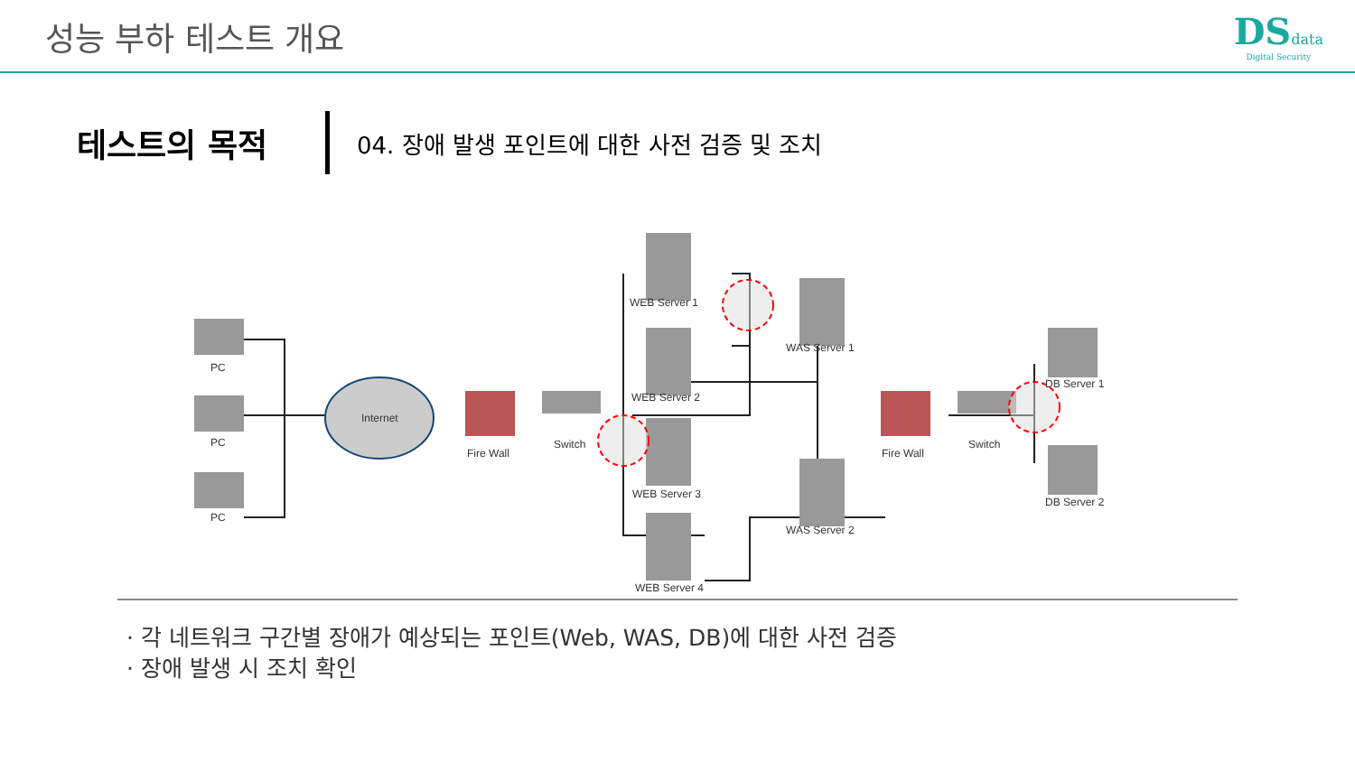성능 부하 테스트 개요 DSdata
Digital Security
테스트의 목적
04. 장애 발생 포인트에 대한 사전 검증 및 조치
PC
PC
PC
Internet
Fire Wall
Switch
WEB Server 1
WEB Server 2
WEB Server 3
WEB Server 4
WAS Server 1
WAS Server 2
Fire Wall
Switch
DB Server 1
DB Server 2
· 각 네트워크 구간별 장애가 예상되는 포인트(Web, WAS, DB)에 대한 사전 검증
· 장애 발생 시 조치 확인